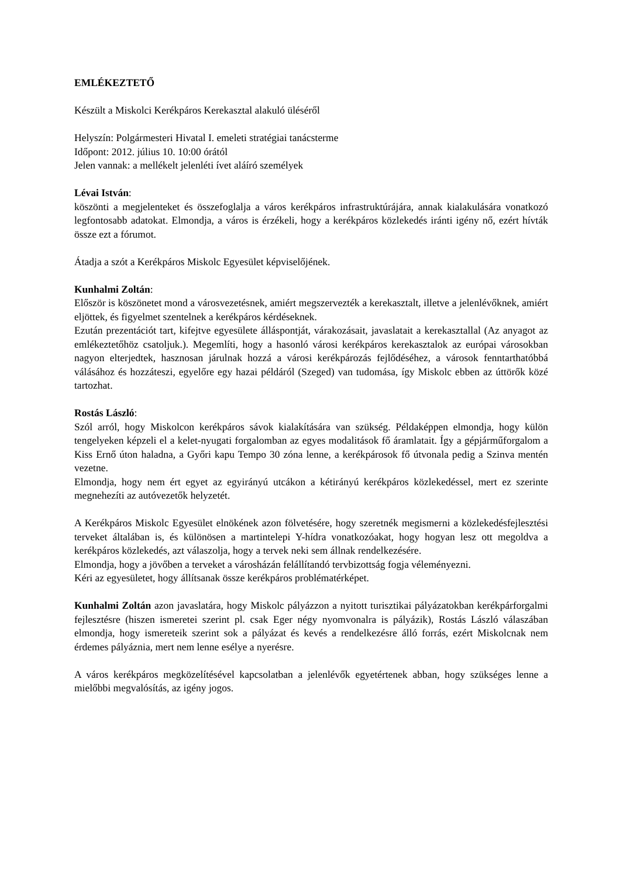EMLÉKEZTETŐ
Készült a Miskolci Kerékpáros Kerekasztal alakuló üléséről
Helyszín: Polgármesteri Hivatal I. emeleti stratégiai tanácsterme
Időpont: 2012. július 10. 10:00 órától
Jelen vannak: a mellékelt jelenléti ívet aláíró személyek
Lévai István:
köszönti a megjelenteket és összefoglalja a város kerékpáros infrastruktúrájára, annak kialakulására vonatkozó legfontosabb adatokat. Elmondja, a város is érzékeli, hogy a kerékpáros közlekedés iránti igény nő, ezért hívták össze ezt a fórumot.
Átadja a szót a Kerékpáros Miskolc Egyesület képviselőjének.
Kunhalmi Zoltán:
Először is köszönetet mond a városvezetésnek, amiért megszervezték a kerekasztalt, illetve a jelenlévőknek, amiért eljöttek, és figyelmet szentelnek a kerékpáros kérdéseknek.
Ezután prezentációt tart, kifejtve egyesülete álláspontját, várakozásait, javaslatait a kerekasztallal (Az anyagot az emlékeztetőhöz csatoljuk.). Megemlíti, hogy a hasonló városi kerékpáros kerekasztalok az európai városokban nagyon elterjedtek, hasznosan járulnak hozzá a városi kerékpározás fejlődéséhez, a városok fenntarthatóbbá válásához és hozzáteszi, egyelőre egy hazai példáról (Szeged) van tudomása, így Miskolc ebben az úttörők közé tartozhat.
Rostás László:
Szól arról, hogy Miskolcon kerékpáros sávok kialakítására van szükség. Példaképpen elmondja, hogy külön tengelyeken képzeli el a kelet-nyugati forgalomban az egyes modalitások fő áramlatait. Így a gépjárműforgalom a Kiss Ernő úton haladna, a Győri kapu Tempo 30 zóna lenne, a kerékpárosok fő útvonala pedig a Szinva mentén vezetne.
Elmondja, hogy nem ért egyet az egyirányú utcákon a kétirányú kerékpáros közlekedéssel, mert ez szerinte megnehezíti az autóvezetők helyzetét.
A Kerékpáros Miskolc Egyesület elnökének azon fölvetésére, hogy szeretnék megismerni a közlekedésfejlesztési terveket általában is, és különösen a martintelepi Y-hídra vonatkozóakat, hogy hogyan lesz ott megoldva a kerékpáros közlekedés, azt válaszolja, hogy a tervek neki sem állnak rendelkezésére.
Elmondja, hogy a jövőben a terveket a városházán felállítandó tervbizottság fogja véleményezni.
Kéri az egyesületet, hogy állítsanak össze kerékpáros problématérképet.
Kunhalmi Zoltán azon javaslatára, hogy Miskolc pályázzon a nyitott turisztikai pályázatokban kerékpárforgalmi fejlesztésre (hiszen ismeretei szerint pl. csak Eger négy nyomvonalra is pályázik), Rostás László válaszában elmondja, hogy ismereteik szerint sok a pályázat és kevés a rendelkezésre álló forrás, ezért Miskolcnak nem érdemes pályáznia, mert nem lenne esélye a nyerésre.
A város kerékpáros megközelítésével kapcsolatban a jelenlévők egyetértenek abban, hogy szükséges lenne a mielőbbi megvalósítás, az igény jogos.